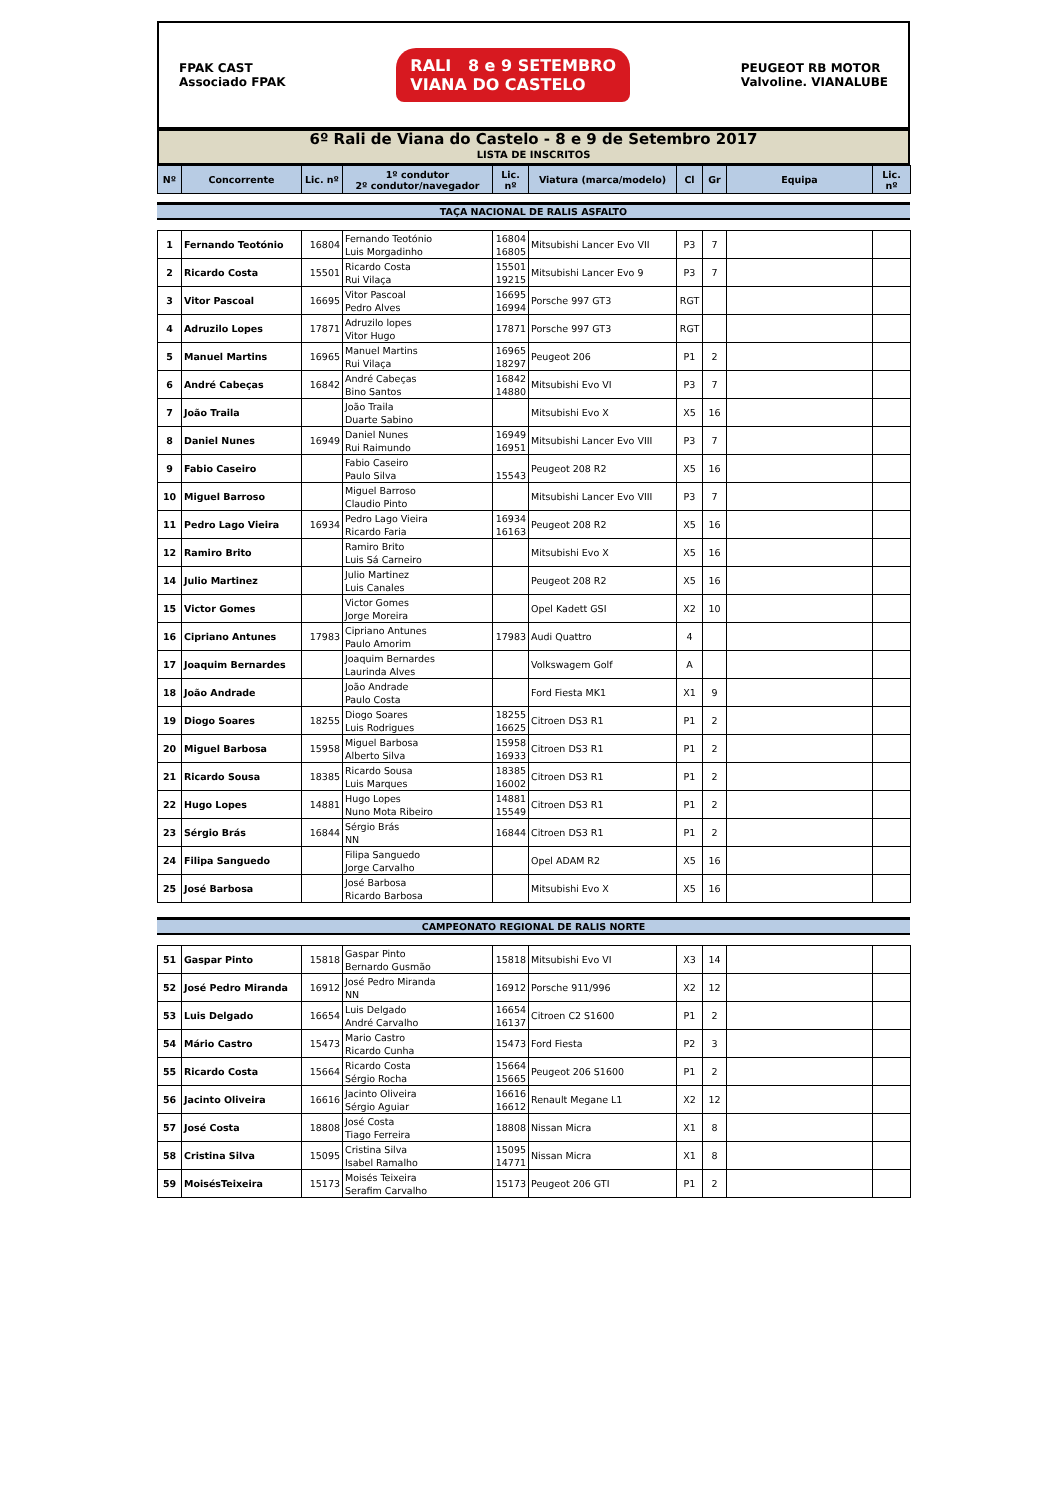FPAK CAST
Associado FPAK
RALI 8 e 9 SETEMBRO
VIANA DO CASTELO
PEUGEOT RB MOTOR
Valvoline. VIANALUBE
6º Rali de Viana do Castelo - 8 e 9 de Setembro 2017
LISTA DE INSCRITOS
| Nº | Concorrente | Lic. nº | 1º condutor 2º condutor/navegador | Lic. nº | Viatura (marca/modelo) | Cl | Gr | Equipa | Lic. nº |
| --- | --- | --- | --- | --- | --- | --- | --- | --- | --- |
TAÇA NACIONAL DE RALIS ASFALTO
| 1 | Fernando Teotónio | 16804 | Fernando Teotónio Luis Morgadinho | 16804 16805 | Mitsubishi Lancer Evo VII | P3 | 7 | | |
| 2 | Ricardo Costa | 15501 | Ricardo Costa Rui Vilaça | 15501 19215 | Mitsubishi Lancer Evo 9 | P3 | 7 | | |
| 3 | Vitor Pascoal | 16695 | Vitor Pascoal Pedro Alves | 16695 16994 | Porsche 997 GT3 | RGT | | | |
| 4 | Adruzilo Lopes | 17871 | Adruzilo lopes Vitor Hugo | 17871 | Porsche 997 GT3 | RGT | | | |
| 5 | Manuel Martins | 16965 | Manuel Martins Rui Vilaça | 16965 18297 | Peugeot 206 | P1 | 2 | | |
| 6 | André Cabeças | 16842 | André Cabeças Bino Santos | 16842 14880 | Mitsubishi Evo VI | P3 | 7 | | |
| 7 | João Traila | | João Traila Duarte Sabino | | Mitsubishi Evo X | X5 | 16 | | |
| 8 | Daniel Nunes | 16949 | Daniel Nunes Rui Raimundo | 16949 16951 | Mitsubishi Lancer Evo VIII | P3 | 7 | | |
| 9 | Fabio Caseiro | | Fabio Caseiro Paulo Silva | 15543 | Peugeot 208 R2 | X5 | 16 | | |
| 10 | Miguel Barroso | | Miguel Barroso Claudio Pinto | | Mitsubishi Lancer Evo VIII | P3 | 7 | | |
| 11 | Pedro Lago Vieira | 16934 | Pedro Lago Vieira Ricardo Faria | 16934 16163 | Peugeot 208 R2 | X5 | 16 | | |
| 12 | Ramiro Brito | | Ramiro Brito Luis Sá Carneiro | | Mitsubishi Evo X | X5 | 16 | | |
| 14 | Julio Martinez | | Julio Martinez Luis Canales | | Peugeot 208 R2 | X5 | 16 | | |
| 15 | Victor Gomes | | Victor Gomes Jorge Moreira | | Opel Kadett GSI | X2 | 10 | | |
| 16 | Cipriano Antunes | 17983 | Cipriano Antunes Paulo Amorim | 17983 | Audi Quattro | 4 | | | |
| 17 | Joaquim Bernardes | | Joaquim Bernardes Laurinda Alves | | Volkswagem Golf | A | | | |
| 18 | João Andrade | | João Andrade Paulo Costa | | Ford Fiesta MK1 | X1 | 9 | | |
| 19 | Diogo Soares | 18255 | Diogo Soares Luis Rodrigues | 18255 16625 | Citroen DS3 R1 | P1 | 2 | | |
| 20 | Miguel Barbosa | 15958 | Miguel Barbosa Alberto Silva | 15958 16933 | Citroen DS3 R1 | P1 | 2 | | |
| 21 | Ricardo Sousa | 18385 | Ricardo Sousa Luis Marques | 18385 16002 | Citroen DS3 R1 | P1 | 2 | | |
| 22 | Hugo Lopes | 14881 | Hugo Lopes Nuno Mota Ribeiro | 14881 15549 | Citroen DS3 R1 | P1 | 2 | | |
| 23 | Sérgio Brás | 16844 | Sérgio Brás NN | 16844 | Citroen DS3 R1 | P1 | 2 | | |
| 24 | Filipa Sanguedo | | Filipa Sanguedo Jorge Carvalho | | Opel ADAM R2 | X5 | 16 | | |
| 25 | José Barbosa | | José Barbosa Ricardo Barbosa | | Mitsubishi Evo X | X5 | 16 | | |
CAMPEONATO REGIONAL DE RALIS NORTE
| 51 | Gaspar Pinto | 15818 | Gaspar Pinto Bernardo Gusmão | 15818 | Mitsubishi Evo VI | X3 | 14 | | |
| 52 | José Pedro Miranda | 16912 | José Pedro Miranda NN | 16912 | Porsche 911/996 | X2 | 12 | | |
| 53 | Luis Delgado | 16654 | Luis Delgado André Carvalho | 16654 16137 | Citroen C2 S1600 | P1 | 2 | | |
| 54 | Mário Castro | 15473 | Mario Castro Ricardo Cunha | 15473 | Ford Fiesta | P2 | 3 | | |
| 55 | Ricardo Costa | 15664 | Ricardo Costa Sérgio Rocha | 15664 15665 | Peugeot 206 S1600 | P1 | 2 | | |
| 56 | Jacinto Oliveira | 16616 | Jacinto Oliveira Sérgio Aguiar | 16616 16612 | Renault Megane L1 | X2 | 12 | | |
| 57 | José Costa | 18808 | José Costa Tiago Ferreira | 18808 | Nissan Micra | X1 | 8 | | |
| 58 | Cristina Silva | 15095 | Cristina Silva Isabel Ramalho | 15095 14771 | Nissan Micra | X1 | 8 | | |
| 59 | MoisésTeixeira | 15173 | Moisés Teixeira Serafim Carvalho | 15173 | Peugeot 206 GTI | P1 | 2 | | |